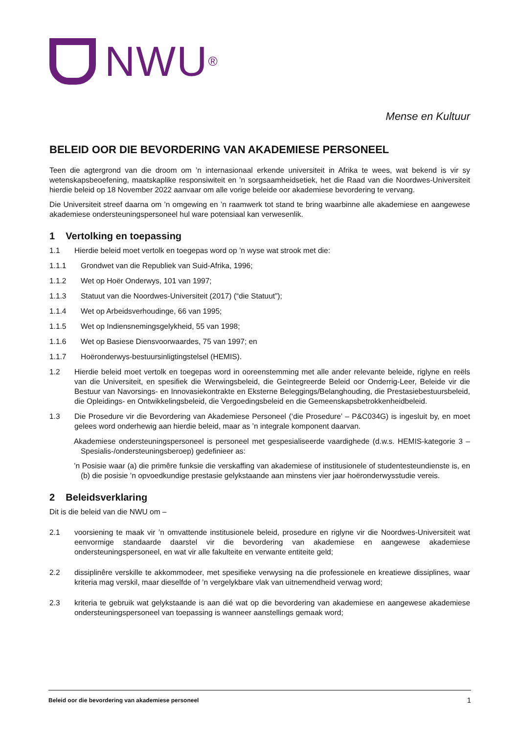NWU<sup>®</sup>
Mense en Kultuur
BELEID OOR DIE BEVORDERING VAN AKADEMIESE PERSONEEL
Teen die agtergrond van die droom om ’n internasionaal erkende universiteit in Afrika te wees, wat bekend is vir sy wetenskapsbeoefening, maatskaplike responsiwiteit en ’n sorgsaamheidsetiek, het die Raad van die Noordwes-Universiteit hierdie beleid op 18 November 2022 aanvaar om alle vorige beleide oor akademiese bevordering te vervang.
Die Universiteit streef daarna om ’n omgewing en ’n raamwerk tot stand te bring waarbinne alle akademiese en aangewese akademiese ondersteuningspersoneel hul ware potensiaal kan verwesenlik.
1 Vertolking en toepassing
1.1 Hierdie beleid moet vertolk en toegepas word op ’n wyse wat strook met die:
1.1.1 Grondwet van die Republiek van Suid-Afrika, 1996;
1.1.2 Wet op Hoër Onderwys, 101 van 1997;
1.1.3 Statuut van die Noordwes-Universiteit (2017) (“die Statuut”);
1.1.4 Wet op Arbeidsverhoudinge, 66 van 1995;
1.1.5 Wet op Indiensnemingsgelykheid, 55 van 1998;
1.1.6 Wet op Basiese Diensvoorwaardes, 75 van 1997; en
1.1.7 Hoëronderwys-bestuursinligtingstelsel (HEMIS).
1.2 Hierdie beleid moet vertolk en toegepas word in ooreenstemming met alle ander relevante beleide, riglyne en reëls van die Universiteit, en spesifiek die Werwingsbeleid, die Geïntegreerde Beleid oor Onderrig-Leer, Beleide vir die Bestuur van Navorsings- en Innovasiekontrakte en Eksterne Beleggings/Belanghouding, die Prestasiebestuursbeleid, die Opleidings- en Ontwikkelingsbeleid, die Vergoedingsbeleid en die Gemeenskapsbetrokkenheidbeleid.
1.3 Die Prosedure vir die Bevordering van Akademiese Personeel (‘die Prosedure’ – P&C034G) is ingesluit by, en moet gelees word onderhewig aan hierdie beleid, maar as ’n integrale komponent daarvan.
Akademiese ondersteuningspersoneel is personeel met gespesialiseerde vaardighede (d.w.s. HEMIS-kategorie 3 – Spesialis-/ondersteuningsberoep) gedefinieer as:
’n Posisie waar (a) die primêre funksie die verskaffing van akademiese of institusionele of studentesteundienste is, en (b) die posisie ’n opvoedkundige prestasie gelykstaande aan minstens vier jaar hoëronderwysstudie vereis.
2 Beleidsverklaring
Dit is die beleid van die NWU om –
2.1 voorsiening te maak vir ’n omvattende institusionele beleid, prosedure en riglyne vir die Noordwes-Universiteit wat eenvormige standaarde daarstel vir die bevordering van akademiese en aangewese akademiese ondersteuningspersoneel, en wat vir alle fakulteite en verwante entiteite geld;
2.2 dissiplinêre verskille te akkommodeer, met spesifieke verwysing na die professionele en kreatiewe dissiplines, waar kriteria mag verskil, maar dieselfde of ’n vergelykbare vlak van uitnemendheid verwag word;
2.3 kriteria te gebruik wat gelykstaande is aan dié wat op die bevordering van akademiese en aangewese akademiese ondersteuningspersoneel van toepassing is wanneer aanstellings gemaak word;
Beleid oor die bevordering van akademiese personeel 1